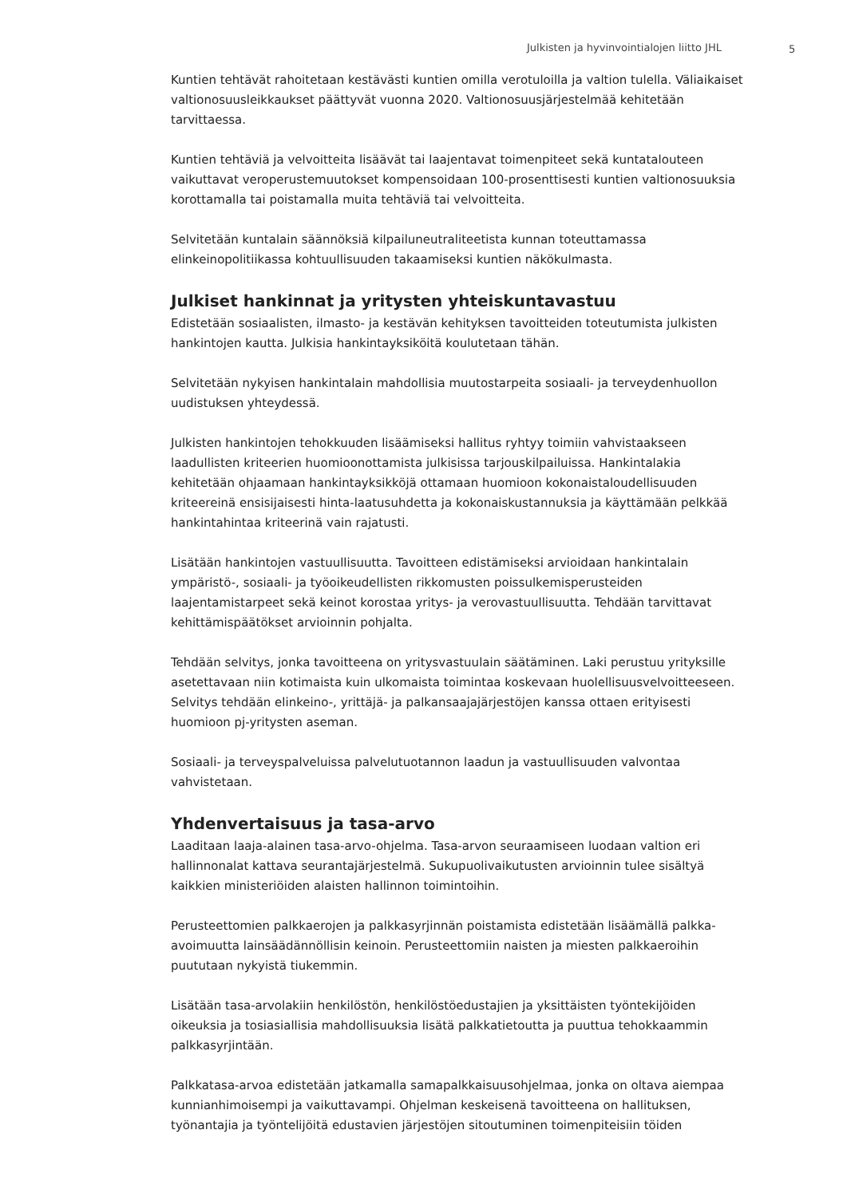Julkisten ja hyvinvointialojen liitto JHL
5
Kuntien tehtävät rahoitetaan kestävästi kuntien omilla verotuloilla ja valtion tulella. Väliaikaiset valtionosuusleikkaukset päättyvät vuonna 2020. Valtionosuusjärjestelmää kehitetään tarvittaessa.
Kuntien tehtäviä ja velvoitteita lisäävät tai laajentavat toimenpiteet sekä kuntatalouteen vaikuttavat veroperustemuutokset kompensoidaan 100-prosenttisesti kuntien valtionosuuksia korottamalla tai poistamalla muita tehtäviä tai velvoitteita.
Selvitetään kuntalain säännöksiä kilpailuneutraliteetista kunnan toteuttamassa elinkeinopolitiikassa kohtuullisuuden takaamiseksi kuntien näkökulmasta.
Julkiset hankinnat ja yritysten yhteiskuntavastuu
Edistetään sosiaalisten, ilmasto- ja kestävän kehityksen tavoitteiden toteutumista julkisten hankintojen kautta. Julkisia hankintayksiköitä koulutetaan tähän.
Selvitetään nykyisen hankintalain mahdollisia muutostarpeita sosiaali- ja terveydenhuollon uudistuksen yhteydessä.
Julkisten hankintojen tehokkuuden lisäämiseksi hallitus ryhtyy toimiin vahvistaakseen laadullisten kriteerien huomioonottamista julkisissa tarjouskilpailuissa. Hankintalakia kehitetään ohjaamaan hankintayksikköjä ottamaan huomioon kokonaistaloudellisuuden kriteereinä ensisijaisesti hinta-laatusuhdetta ja kokonaiskustannuksia ja käyttämään pelkkää hankintahintaa kriteerinä vain rajatusti.
Lisätään hankintojen vastuullisuutta. Tavoitteen edistämiseksi arvioidaan hankintalain ympäristö-, sosiaali- ja työoikeudellisten rikkomusten poissulkemisperusteiden laajentamistarpeet sekä keinot korostaa yritys- ja verovastuullisuutta. Tehdään tarvittavat kehittämispäätökset arvioinnin pohjalta.
Tehdään selvitys, jonka tavoitteena on yritysvastuulain säätäminen. Laki perustuu yrityksille asetettavaan niin kotimaista kuin ulkomaista toimintaa koskevaan huolellisuusvelvoitteeseen. Selvitys tehdään elinkeino-, yrittäjä- ja palkansaajajärjestöjen kanssa ottaen erityisesti huomioon pj-yritysten aseman.
Sosiaali- ja terveyspalveluissa palvelutuotannon laadun ja vastuullisuuden valvontaa vahvistetaan.
Yhdenvertaisuus ja tasa-arvo
Laaditaan laaja-alainen tasa-arvo-ohjelma. Tasa-arvon seuraamiseen luodaan valtion eri hallinnonalat kattava seurantajärjestelmä. Sukupuolivaikutusten arvioinnin tulee sisältyä kaikkien ministeriöiden alaisten hallinnon toimintoihin.
Perusteettomien palkkaerojen ja palkkasyrjinnän poistamista edistetään lisäämällä palkka-avoimuutta lainsäädännöllisin keinoin. Perusteettomiin naisten ja miesten palkkaeroihin puututaan nykyistä tiukemmin.
Lisätään tasa-arvolakiin henkilöstön, henkilöstöedustajien ja yksittäisten työntekijöiden oikeuksia ja tosiasiallisia mahdollisuuksia lisätä palkkatietoutta ja puuttua tehokkaammin palkkasyrjintään.
Palkkatasa-arvoa edistetään jatkamalla samapalkkaisuusohjelmaa, jonka on oltava aiempaa kunnianhimoisempi ja vaikuttavampi. Ohjelman keskeisenä tavoitteena on hallituksen, työnantajia ja työntelijöitä edustavien järjestöjen sitoutuminen toimenpiteisiin töiden